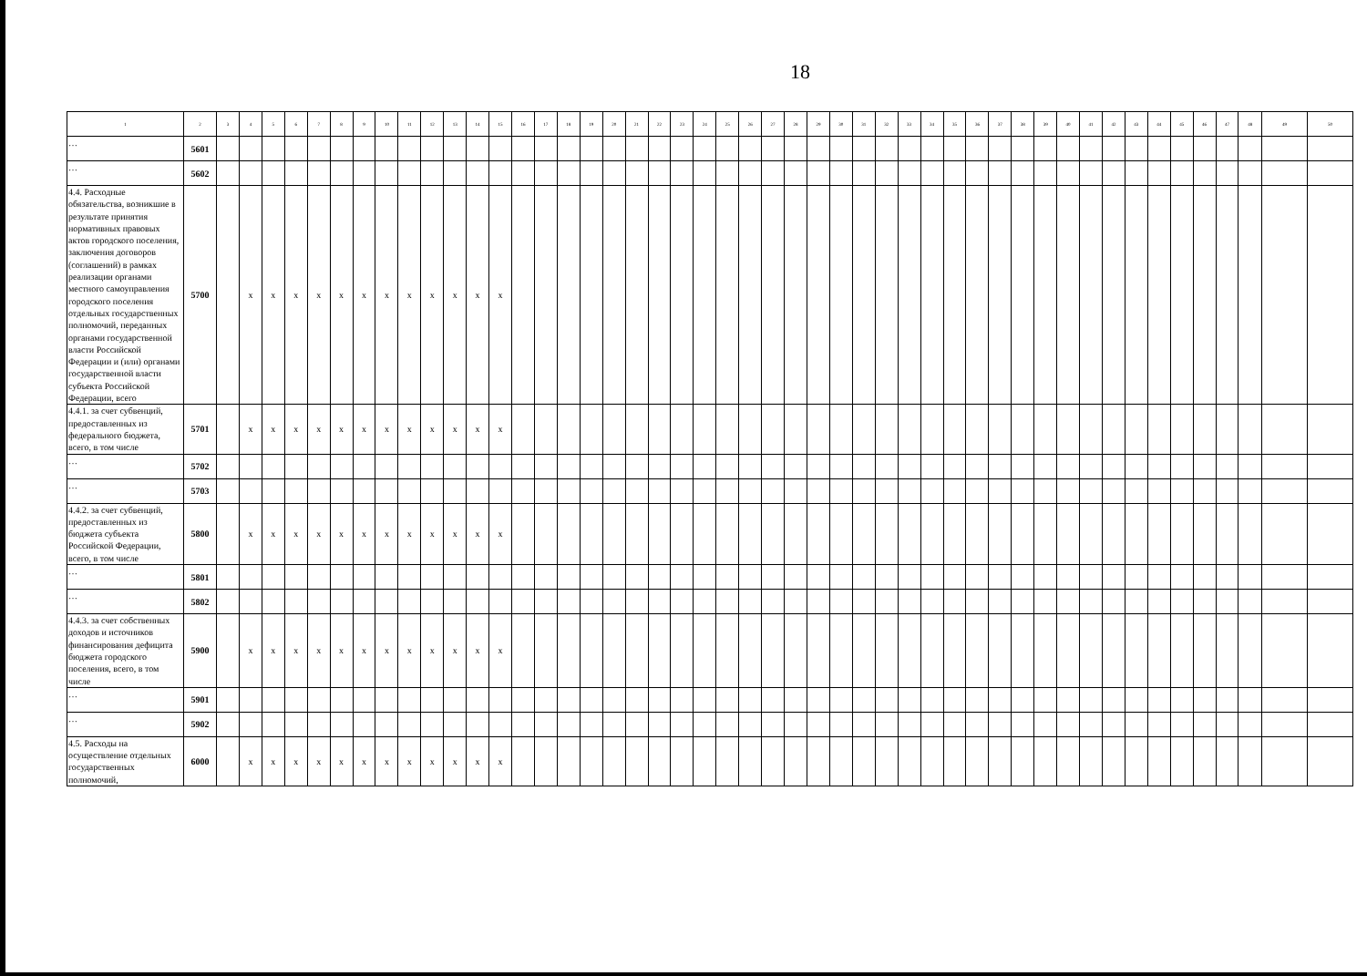18
| 1 | 2 | 3 | 4 | 5 | 6 | 7 | 8 | 9 | 10 | 11 | 12 | 13 | 14 | 15 | 16 | 17 | 18 | 19 | 20 | 21 | 22 | 23 | 24 | 25 | 26 | 27 | 28 | 29 | 30 | 31 | 32 | 33 | 34 | 35 | 36 | 37 | 38 | 39 | 40 | 41 | 42 | 43 | 44 | 45 | 46 | 47 | 48 | 49 | 50 |
| --- | --- | --- | --- | --- | --- | --- | --- | --- | --- | --- | --- | --- | --- | --- | --- | --- | --- | --- | --- | --- | --- | --- | --- | --- | --- | --- | --- | --- | --- | --- | --- | --- | --- | --- | --- | --- | --- | --- | --- | --- | --- | --- | --- | --- | --- | --- | --- | --- | --- |
| … | 5601 | | | | | | | | | | | | | | | | | | | | | | | | | | | | | | | | | | | | | | | | | | | | | | | | |
| … | 5602 | | | | | | | | | | | | | | | | | | | | | | | | | | | | | | | | | | | | | | | | | | | | | | | | |
| 4.4. Расходные обязательства, возникшие в результате принятия нормативных правовых актов городского поселения, заключения договоров (соглашений) в рамках реализации органами местного самоуправления городского поселения отдельных государственных полномочий, переданных органами государственной власти Российской Федерации и (или) органами государственной власти субъекта Российской Федерации, всего | 5700 | | x | x | x | x | x | x | x | x | x | x | x | x | | | | | | | | | | | | | | | | | | | | | | | | | | | | | | | | | | | |
| 4.4.1. за счет субвенций, предоставленных из федерального бюджета, всего, в том числе | 5701 | | x | x | x | x | x | x | x | x | x | x | x | x | | | | | | | | | | | | | | | | | | | | | | | | | | | | | | | | | | | |
| … | 5702 | | | | | | | | | | | | | | | | | | | | | | | | | | | | | | | | | | | | | | | | | | | | | | | | |
| … | 5703 | | | | | | | | | | | | | | | | | | | | | | | | | | | | | | | | | | | | | | | | | | | | | | | | |
| 4.4.2. за счет субвенций, предоставленных из бюджета субъекта Российской Федерации, всего, в том числе | 5800 | | x | x | x | x | x | x | x | x | x | x | x | x | | | | | | | | | | | | | | | | | | | | | | | | | | | | | | | | | | | |
| … | 5801 | | | | | | | | | | | | | | | | | | | | | | | | | | | | | | | | | | | | | | | | | | | | | | | | |
| … | 5802 | | | | | | | | | | | | | | | | | | | | | | | | | | | | | | | | | | | | | | | | | | | | | | | | |
| 4.4.3. за счет собственных доходов и источников финансирования дефицита бюджета городского поселения, всего, в том числе | 5900 | | x | x | x | x | x | x | x | x | x | x | x | x | | | | | | | | | | | | | | | | | | | | | | | | | | | | | | | | | | | |
| … | 5901 | | | | | | | | | | | | | | | | | | | | | | | | | | | | | | | | | | | | | | | | | | | | | | | | |
| … | 5902 | | | | | | | | | | | | | | | | | | | | | | | | | | | | | | | | | | | | | | | | | | | | | | | | |
| 4.5. Расходы на осуществление отдельных государственных полномочий, | 6000 | | x | x | x | x | x | x | x | x | x | x | x | x | | | | | | | | | | | | | | | | | | | | | | | | | | | | | | | | | | | |